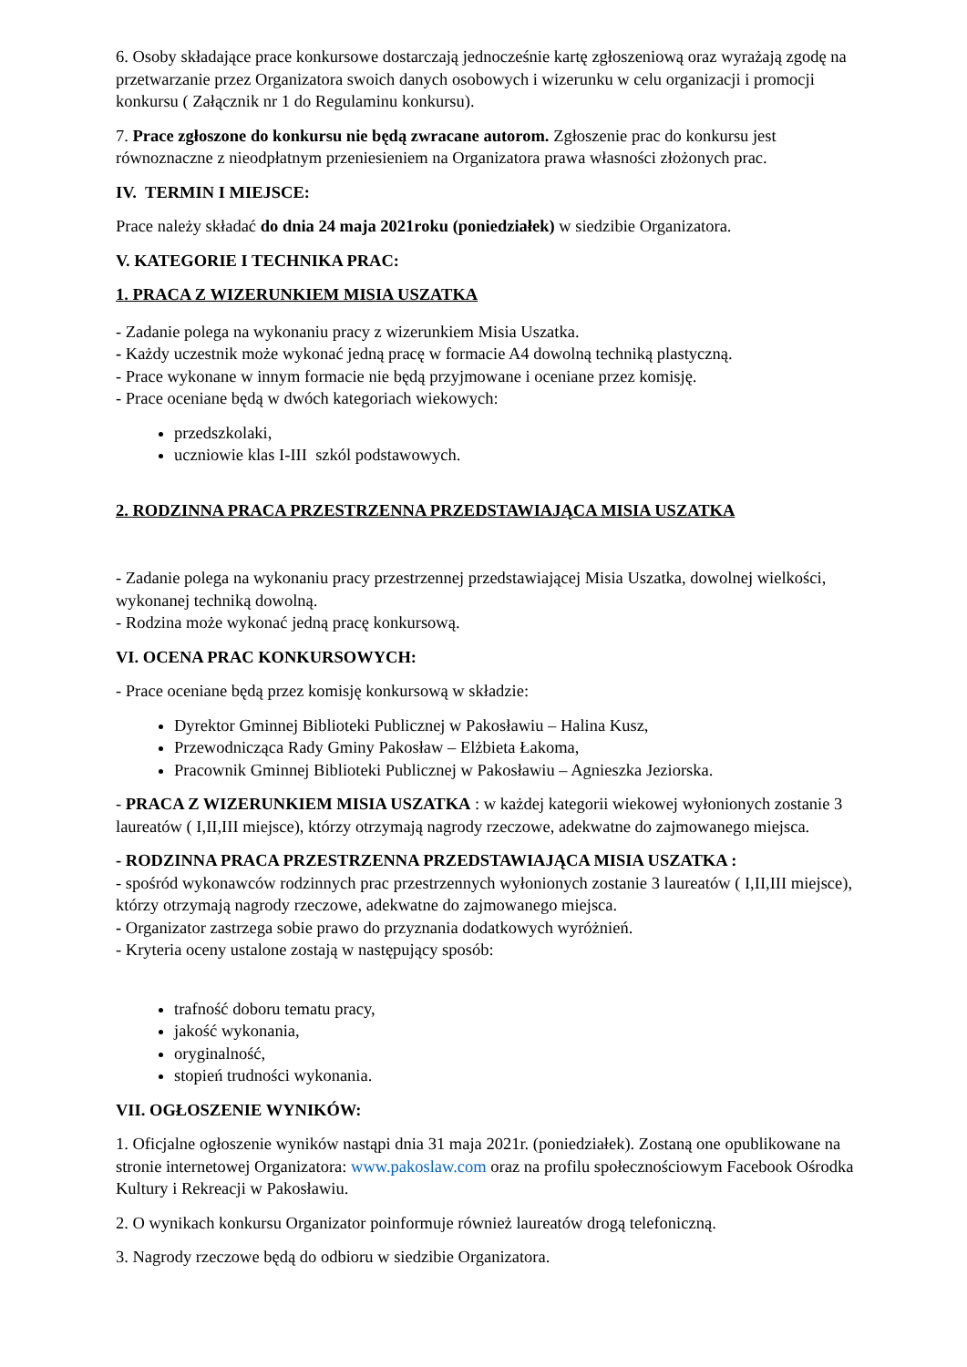6. Osoby składające prace konkursowe dostarczają jednocześnie kartę zgłoszeniową oraz wyrażają zgodę na przetwarzanie przez Organizatora swoich danych osobowych i wizerunku w celu organizacji i promocji konkursu ( Załącznik nr 1 do Regulaminu konkursu).
7. Prace zgłoszone do konkursu nie będą zwracane autorom. Zgłoszenie prac do konkursu jest równoznaczne z nieodpłatnym przeniesieniem na Organizatora prawa własności złożonych prac.
IV. TERMIN I MIEJSCE:
Prace należy składać do dnia 24 maja 2021roku (poniedziałek) w siedzibie Organizatora.
V. KATEGORIE I TECHNIKA PRAC:
1. PRACA Z WIZERUNKIEM MISIA USZATKA
- Zadanie polega na wykonaniu pracy z wizerunkiem Misia Uszatka.
- Każdy uczestnik może wykonać jedną pracę w formacie A4 dowolną techniką plastyczną.
- Prace wykonane w innym formacie nie będą przyjmowane i oceniane przez komisję.
- Prace oceniane będą w dwóch kategoriach wiekowych:
przedszkolaki,
uczniowie klas I-III szkól podstawowych.
2. RODZINNA PRACA PRZESTRZENNA PRZEDSTAWIAJĄCA MISIA USZATKA
- Zadanie polega na wykonaniu pracy przestrzennej przedstawiającej Misia Uszatka, dowolnej wielkości, wykonanej techniką dowolną.
- Rodzina może wykonać jedną pracę konkursową.
VI. OCENA PRAC KONKURSOWYCH:
- Prace oceniane będą przez komisję konkursową w składzie:
Dyrektor Gminnej Biblioteki Publicznej w Pakosławiu – Halina Kusz,
Przewodnicząca Rady Gminy Pakosław – Elżbieta Łakoma,
Pracownik Gminnej Biblioteki Publicznej w Pakosławiu – Agnieszka Jeziorska.
- PRACA Z WIZERUNKIEM MISIA USZATKA : w każdej kategorii wiekowej wyłonionych zostanie 3 laureatów ( I,II,III miejsce), którzy otrzymają nagrody rzeczowe, adekwatne do zajmowanego miejsca.
- RODZINNA PRACA PRZESTRZENNA PRZEDSTAWIAJĄCA MISIA USZATKA :
- spośród wykonawców rodzinnych prac przestrzennych wyłonionych zostanie 3 laureatów ( I,II,III miejsce), którzy otrzymają nagrody rzeczowe, adekwatne do zajmowanego miejsca.
- Organizator zastrzega sobie prawo do przyznania dodatkowych wyróżnień.
- Kryteria oceny ustalone zostają w następujący sposób:
trafność doboru tematu pracy,
jakość wykonania,
oryginalność,
stopień trudności wykonania.
VII. OGŁOSZENIE WYNIKÓW:
1. Oficjalne ogłoszenie wyników nastąpi dnia 31 maja 2021r. (poniedziałek). Zostaną one opublikowane na stronie internetowej Organizatora: www.pakoslaw.com oraz na profilu społecznościowym Facebook Ośrodka Kultury i Rekreacji w Pakosławiu.
2. O wynikach konkursu Organizator poinformuje również laureatów drogą telefoniczną.
3. Nagrody rzeczowe będą do odbioru w siedzibie Organizatora.